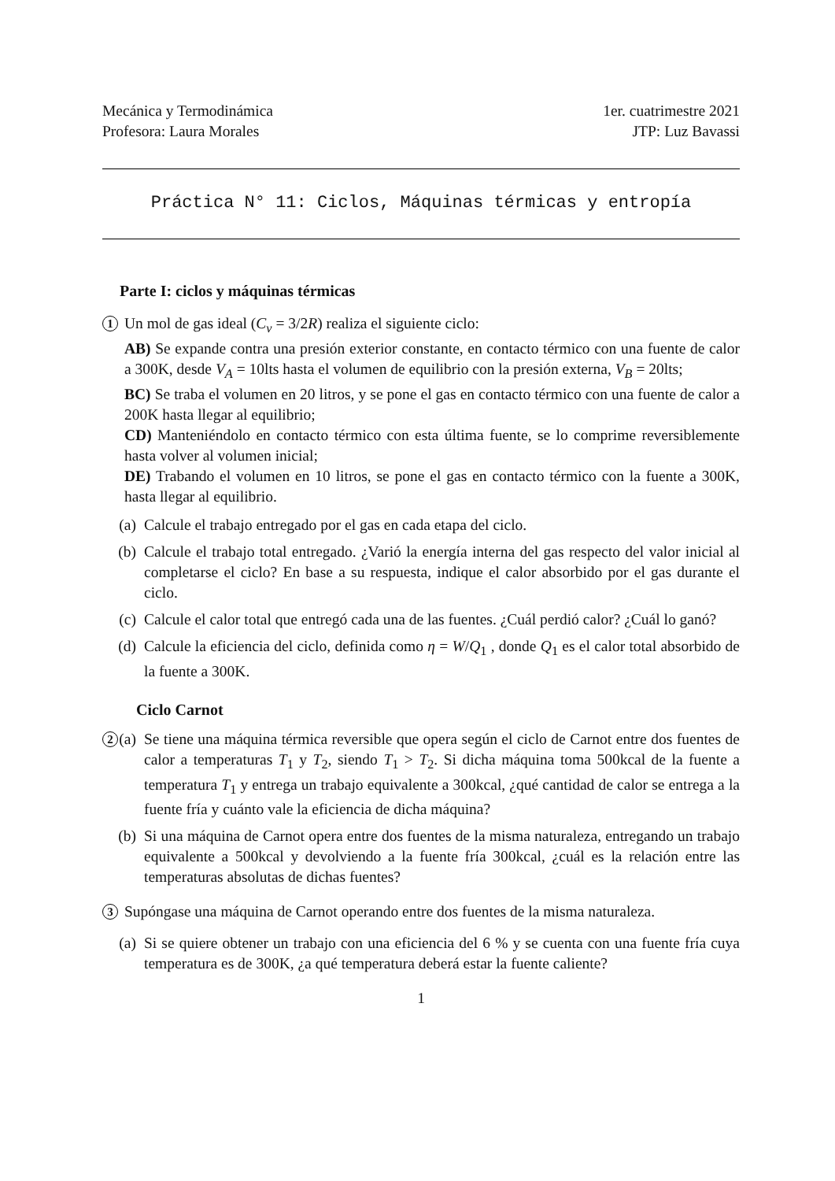Mecánica y Termodinámica
Profesora: Laura Morales
1er. cuatrimestre 2021
JTP: Luz Bavassi
Práctica N° 11: Ciclos, Máquinas térmicas y entropía
Parte I: ciclos y máquinas térmicas
1
Un mol de gas ideal (C<sub>v</sub> = 3/2R) realiza el siguiente ciclo:
AB) Se expande contra una presión exterior constante, en contacto térmico con una fuente de calor a 300K, desde V<sub>A</sub> = 10lts hasta el volumen de equilibrio con la presión externa, V<sub>B</sub> = 20lts;
BC) Se traba el volumen en 20 litros, y se pone el gas en contacto térmico con una fuente de calor a 200K hasta llegar al equilibrio;
CD) Manteniéndolo en contacto térmico con esta última fuente, se lo comprime reversiblemente hasta volver al volumen inicial;
DE) Trabando el volumen en 10 litros, se pone el gas en contacto térmico con la fuente a 300K, hasta llegar al equilibrio.
(a) Calcule el trabajo entregado por el gas en cada etapa del ciclo.
(b) Calcule el trabajo total entregado. ¿Varió la energía interna del gas respecto del valor inicial al completarse el ciclo? En base a su respuesta, indique el calor absorbido por el gas durante el ciclo.
(c) Calcule el calor total que entregó cada una de las fuentes. ¿Cuál perdió calor? ¿Cuál lo ganó?
(d) Calcule la eficiencia del ciclo, definida como η = W/Q<sub>1</sub> , donde Q<sub>1</sub> es el calor total absorbido de la fuente a 300K.
Ciclo Carnot
2
(a) Se tiene una máquina térmica reversible que opera según el ciclo de Carnot entre dos fuentes de calor a temperaturas T<sub>1</sub> y T<sub>2</sub>, siendo T<sub>1</sub> > T<sub>2</sub>. Si dicha máquina toma 500kcal de la fuente a temperatura T<sub>1</sub> y entrega un trabajo equivalente a 300kcal, ¿qué cantidad de calor se entrega a la fuente fría y cuánto vale la eficiencia de dicha máquina?
(b) Si una máquina de Carnot opera entre dos fuentes de la misma naturaleza, entregando un trabajo equivalente a 500kcal y devolviendo a la fuente fría 300kcal, ¿cuál es la relación entre las temperaturas absolutas de dichas fuentes?
3
Supóngase una máquina de Carnot operando entre dos fuentes de la misma naturaleza.
(a) Si se quiere obtener un trabajo con una eficiencia del 6 % y se cuenta con una fuente fría cuya temperatura es de 300K, ¿a qué temperatura deberá estar la fuente caliente?
1